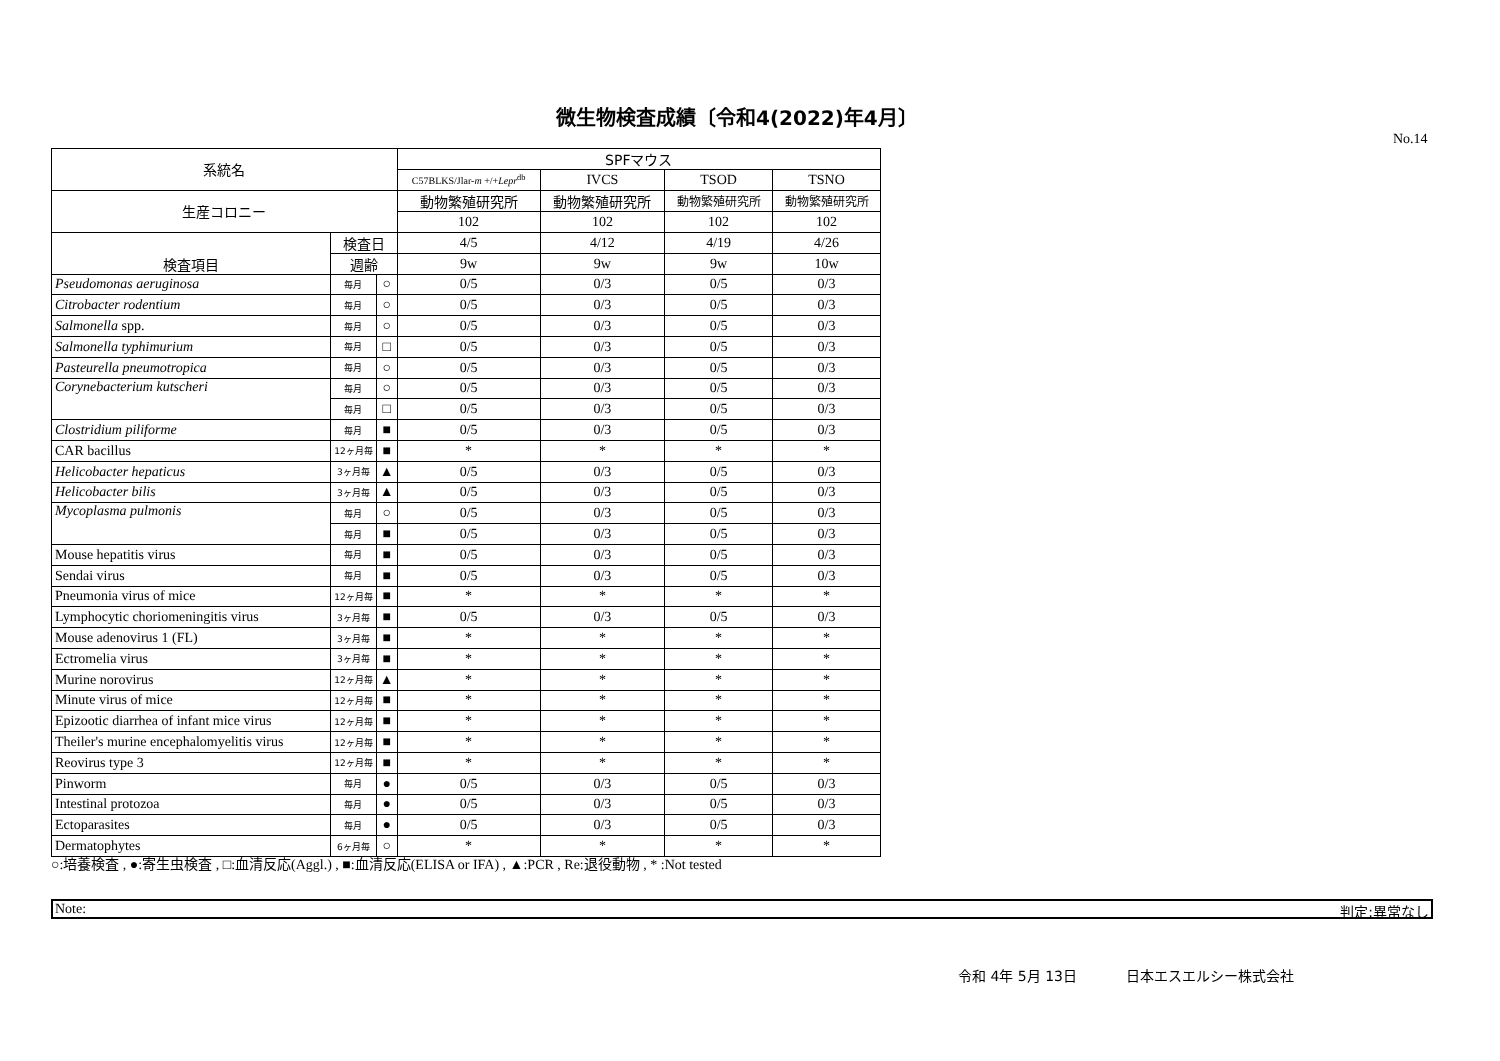微生物検査成績〔令和4(2022)年4月〕
No.14
| 系統名 | | | SPFマウス | | | |
| --- | --- | --- | --- | --- | --- | --- |
| | | | C57BLKS/Jlar- m +/+ Lepr<sup>db</sup> | IVCS | TSOD | TSNO |
| 生産コロニー | | | 動物繁殖研究所 | 動物繁殖研究所 | 動物繁殖研究所 | 動物繁殖研究所 |
| | | | 102 | 102 | 102 | 102 |
| 検査項目 | 検査日 | | 4/5 | 4/12 | 4/19 | 4/26 |
| | 週齢 | | 9w | 9w | 9w | 10w |
| Pseudomonas aeruginosa | 毎月 | ○ | 0/5 | 0/3 | 0/5 | 0/3 |
| Citrobacter rodentium | 毎月 | ○ | 0/5 | 0/3 | 0/5 | 0/3 |
| Salmonella spp. | 毎月 | ○ | 0/5 | 0/3 | 0/5 | 0/3 |
| Salmonella typhimurium | 毎月 | □ | 0/5 | 0/3 | 0/5 | 0/3 |
| Pasteurella pneumotropica | 毎月 | ○ | 0/5 | 0/3 | 0/5 | 0/3 |
| Corynebacterium kutscheri | 毎月 | ○ | 0/5 | 0/3 | 0/5 | 0/3 |
| | 毎月 | □ | 0/5 | 0/3 | 0/5 | 0/3 |
| Clostridium piliforme | 毎月 | ■ | 0/5 | 0/3 | 0/5 | 0/3 |
| CAR bacillus | 12ヶ月毎 | ■ | * | * | * | * |
| Helicobacter hepaticus | 3ヶ月毎 | ▲ | 0/5 | 0/3 | 0/5 | 0/3 |
| Helicobacter bilis | 3ヶ月毎 | ▲ | 0/5 | 0/3 | 0/5 | 0/3 |
| Mycoplasma pulmonis | 毎月 | ○ | 0/5 | 0/3 | 0/5 | 0/3 |
| | 毎月 | ■ | 0/5 | 0/3 | 0/5 | 0/3 |
| Mouse hepatitis virus | 毎月 | ■ | 0/5 | 0/3 | 0/5 | 0/3 |
| Sendai virus | 毎月 | ■ | 0/5 | 0/3 | 0/5 | 0/3 |
| Pneumonia virus of mice | 12ヶ月毎 | ■ | * | * | * | * |
| Lymphocytic choriomeningitis virus | 3ヶ月毎 | ■ | 0/5 | 0/3 | 0/5 | 0/3 |
| Mouse adenovirus 1 (FL) | 3ヶ月毎 | ■ | * | * | * | * |
| Ectromelia virus | 3ヶ月毎 | ■ | * | * | * | * |
| Murine norovirus | 12ヶ月毎 | ▲ | * | * | * | * |
| Minute virus of mice | 12ヶ月毎 | ■ | * | * | * | * |
| Epizootic diarrhea of infant mice virus | 12ヶ月毎 | ■ | * | * | * | * |
| Theiler's murine encephalomyelitis virus | 12ヶ月毎 | ■ | * | * | * | * |
| Reovirus type 3 | 12ヶ月毎 | ■ | * | * | * | * |
| Pinworm | 毎月 | ● | 0/5 | 0/3 | 0/5 | 0/3 |
| Intestinal protozoa | 毎月 | ● | 0/5 | 0/3 | 0/5 | 0/3 |
| Ectoparasites | 毎月 | ● | 0/5 | 0/3 | 0/5 | 0/3 |
| Dermatophytes | 6ヶ月毎 | ○ | * | * | * | * |
○:培養検査 , ●:寄生虫検査 , □:血清反応(Aggl.) , ■:血清反応(ELISA or IFA) , ▲:PCR , Re:退役動物 , * :Not tested
Note: 判定:異常なし
令和 4年 5月 13日 日本エスエルシー株式会社